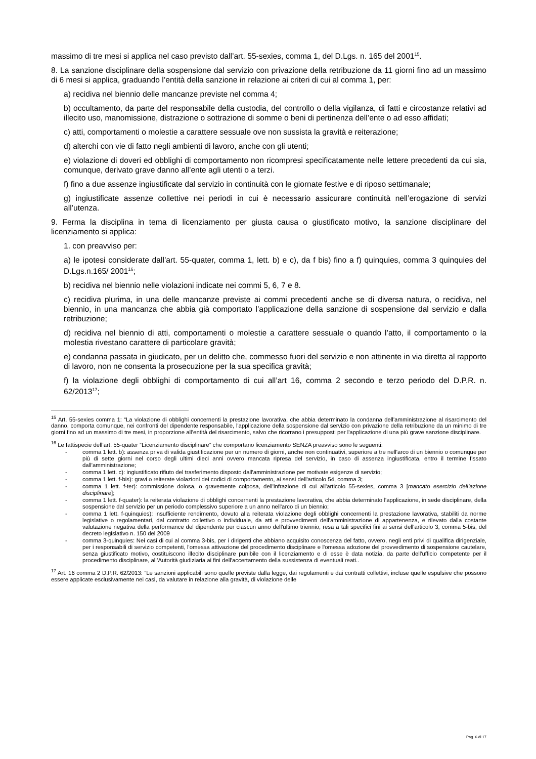massimo di tre mesi si applica nel caso previsto dall’art. 55-sexies, comma 1, del D.Lgs. n. 165 del 2001<sup>15</sup>.
8. La sanzione disciplinare della sospensione dal servizio con privazione della retribuzione da 11 giorni fino ad un massimo di 6 mesi si applica, graduando l’entità della sanzione in relazione ai criteri di cui al comma 1, per:
a) recidiva nel biennio delle mancanze previste nel comma 4;
b) occultamento, da parte del responsabile della custodia, del controllo o della vigilanza, di fatti e circostanze relativi ad illecito uso, manomissione, distrazione o sottrazione di somme o beni di pertinenza dell’ente o ad esso affidati;
c) atti, comportamenti o molestie a carattere sessuale ove non sussista la gravità e reiterazione;
d) alterchi con vie di fatto negli ambienti di lavoro, anche con gli utenti;
e) violazione di doveri ed obblighi di comportamento non ricompresi specificatamente nelle lettere precedenti da cui sia, comunque, derivato grave danno all’ente agli utenti o a terzi.
f) fino a due assenze ingiustificate dal servizio in continuità con le giornate festive e di riposo settimanale;
g) ingiustificate assenze collettive nei periodi in cui è necessario assicurare continuità nell’erogazione di servizi all’utenza.
9. Ferma la disciplina in tema di licenziamento per giusta causa o giustificato motivo, la sanzione disciplinare del licenziamento si applica:
1. con preavviso per:
a) le ipotesi considerate dall’art. 55-quater, comma 1, lett. b) e c), da f bis) fino a f) quinquies, comma 3 quinquies del D.Lgs.n.165/ 2001<sup>16</sup>;
b) recidiva nel biennio nelle violazioni indicate nei commi 5, 6, 7 e 8.
c) recidiva plurima, in una delle mancanze previste ai commi precedenti anche se di diversa natura, o recidiva, nel biennio, in una mancanza che abbia già comportato l’applicazione della sanzione di sospensione dal servizio e dalla retribuzione;
d) recidiva nel biennio di atti, comportamenti o molestie a carattere sessuale o quando l’atto, il comportamento o la molestia rivestano carattere di particolare gravità;
e) condanna passata in giudicato, per un delitto che, commesso fuori del servizio e non attinente in via diretta al rapporto di lavoro, non ne consenta la prosecuzione per la sua specifica gravità;
f) la violazione degli obblighi di comportamento di cui all’art 16, comma 2 secondo e terzo periodo del D.P.R. n. 62/2013<sup>17</sup>;
<sup>15</sup> Art. 55-sexies comma 1: “La violazione di obblighi concernenti la prestazione lavorativa, che abbia determinato la condanna dell'amministrazione al risarcimento del danno, comporta comunque, nei confronti del dipendente responsabile, l'applicazione della sospensione dal servizio con privazione della retribuzione da un minimo di tre giorni fino ad un massimo di tre mesi, in proporzione all’entità del risarcimento, salvo che ricorrano i presupposti per l'applicazione di una più grave sanzione disciplinare.
<sup>16</sup> Le fattispecie dell’art. 55-quater “Licenziamento disciplinare” che comportano licenziamento SENZA preavviso sono le seguenti:
- comma 1 lett. b): assenza priva di valida giustificazione per un numero di giorni, anche non continuativi, superiore a tre nell'arco di un biennio o comunque per più di sette giorni nel corso degli ultimi dieci anni ovvero mancata ripresa del servizio, in caso di assenza ingiustificata, entro il termine fissato dall'amministrazione;
- comma 1 lett. c): ingiustificato rifiuto del trasferimento disposto dall'amministrazione per motivate esigenze di servizio;
- comma 1 lett. f-bis): gravi o reiterate violazioni dei codici di comportamento, ai sensi dell'articolo 54, comma 3;
- comma 1 lett. f-ter): commissione dolosa, o gravemente colposa, dell'infrazione di cui all'articolo 55-sexies, comma 3 [mancato esercizio dell’azione disciplinare];
- comma 1 lett. f-quater): la reiterata violazione di obblighi concernenti la prestazione lavorativa, che abbia determinato l'applicazione, in sede disciplinare, della sospensione dal servizio per un periodo complessivo superiore a un anno nell'arco di un biennio;
- comma 1 lett. f-quinquies): insufficiente rendimento, dovuto alla reiterata violazione degli obblighi concernenti la prestazione lavorativa, stabiliti da norme legislative o regolamentari, dal contratto collettivo o individuale, da atti e provvedimenti dell'amministrazione di appartenenza, e rilevato dalla costante valutazione negativa della performance del dipendente per ciascun anno dell'ultimo triennio, resa a tali specifici fini ai sensi dell'articolo 3, comma 5-bis, del decreto legislativo n. 150 del 2009
- comma 3-quinquies: Nei casi di cui al comma 3-bis, per i dirigenti che abbiano acquisito conoscenza del fatto, ovvero, negli enti privi di qualifica dirigenziale, per i responsabili di servizio competenti, l'omessa attivazione del procedimento disciplinare e l'omessa adozione del provvedimento di sospensione cautelare, senza giustificato motivo, costituiscono illecito disciplinare punibile con il licenziamento e di esse è data notizia, da parte dell'ufficio competente per il procedimento disciplinare, all’Autorità giudiziaria ai fini dell'accertamento della sussistenza di eventuali reati..
<sup>17</sup> Art. 16 comma 2 D.P.R. 62/2013: “Le sanzioni applicabili sono quelle previste dalla legge, dai regolamenti e dai contratti collettivi, incluse quelle espulsive che possono essere applicate esclusivamente nei casi, da valutare in relazione alla gravità, di violazione delle
Pag. 6 di 17